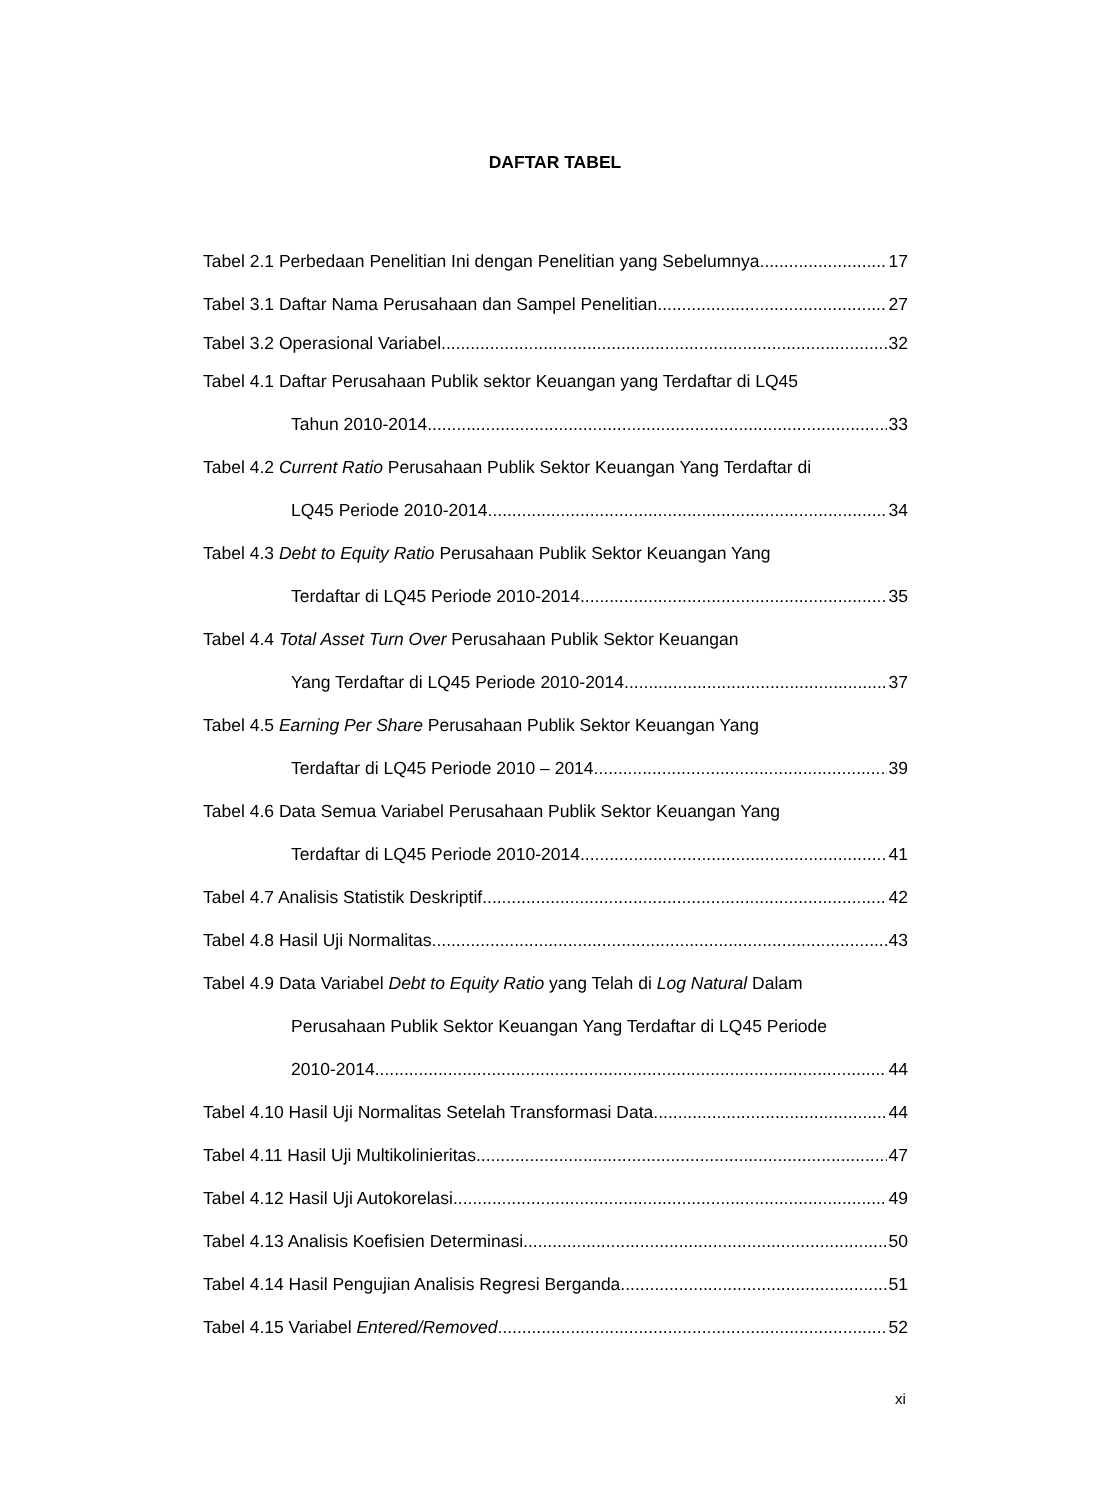DAFTAR TABEL
Tabel 2.1 Perbedaan Penelitian Ini dengan Penelitian yang Sebelumnya 17
Tabel 3.1 Daftar Nama Perusahaan dan Sampel Penelitian 27
Tabel 3.2 Operasional Variabel 32
Tabel 4.1 Daftar Perusahaan Publik sektor Keuangan yang Terdaftar di LQ45
Tahun 2010-2014 33
Tabel 4.2 Current Ratio Perusahaan Publik Sektor Keuangan Yang Terdaftar di
LQ45 Periode 2010-2014 34
Tabel 4.3 Debt to Equity Ratio Perusahaan Publik Sektor Keuangan Yang
Terdaftar di LQ45 Periode 2010-2014 35
Tabel 4.4 Total Asset Turn Over Perusahaan Publik Sektor Keuangan
Yang Terdaftar di LQ45 Periode 2010-2014 37
Tabel 4.5 Earning Per Share Perusahaan Publik Sektor Keuangan Yang
Terdaftar di LQ45 Periode 2010 – 2014 39
Tabel 4.6 Data Semua Variabel Perusahaan Publik Sektor Keuangan Yang
Terdaftar di LQ45 Periode 2010-2014 41
Tabel 4.7 Analisis Statistik Deskriptif 42
Tabel 4.8 Hasil Uji Normalitas 43
Tabel 4.9 Data Variabel Debt to Equity Ratio yang Telah di Log Natural Dalam
Perusahaan Publik Sektor Keuangan Yang Terdaftar di LQ45 Periode
2010-2014 44
Tabel 4.10 Hasil Uji Normalitas Setelah Transformasi Data 44
Tabel 4.11 Hasil Uji Multikolinieritas 47
Tabel 4.12 Hasil Uji Autokorelasi 49
Tabel 4.13 Analisis Koefisien Determinasi 50
Tabel 4.14 Hasil Pengujian Analisis Regresi Berganda 51
Tabel 4.15 Variabel Entered/Removed 52
xi